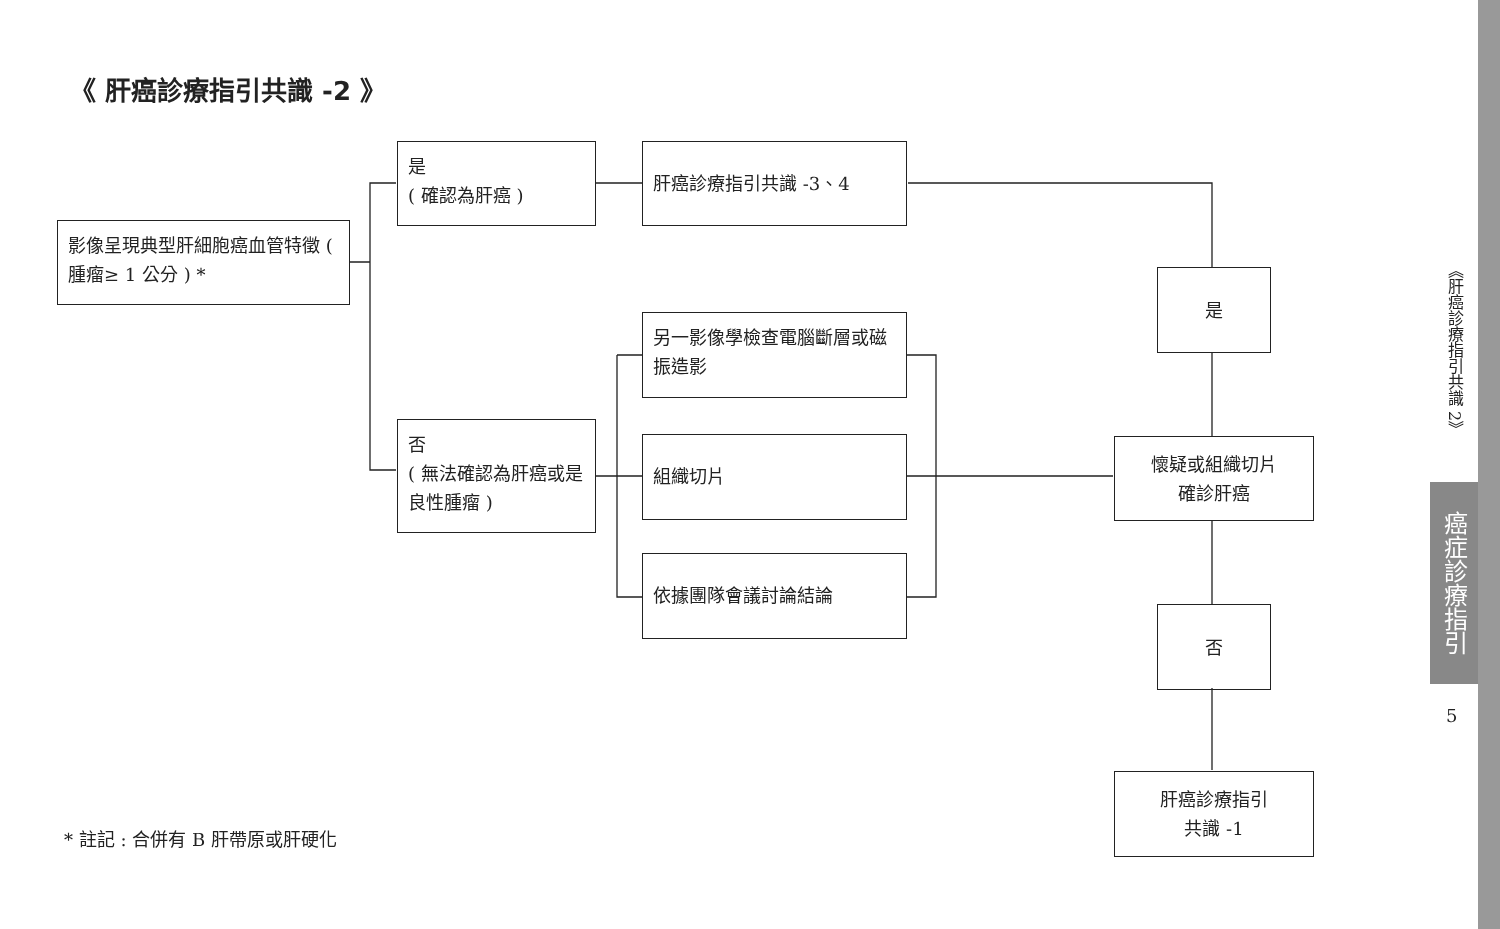《 肝癌診療指引共識 -2 》
影像呈現典型肝細胞癌血管特徵 ( 腫瘤≥ 1 公分 ) *
是
( 確認為肝癌 )
肝癌診療指引共識 -3、4
否
( 無法確認為肝癌或是良性腫瘤 )
另一影像學檢查電腦斷層或磁振造影
組織切片
依據團隊會議討論結論
是
懷疑或組織切片
確診肝癌
否
肝癌診療指引
共識 -1
* 註記 : 合併有 B 肝帶原或肝硬化
《肝癌診療指引共識 2》
癌症診療指引
5